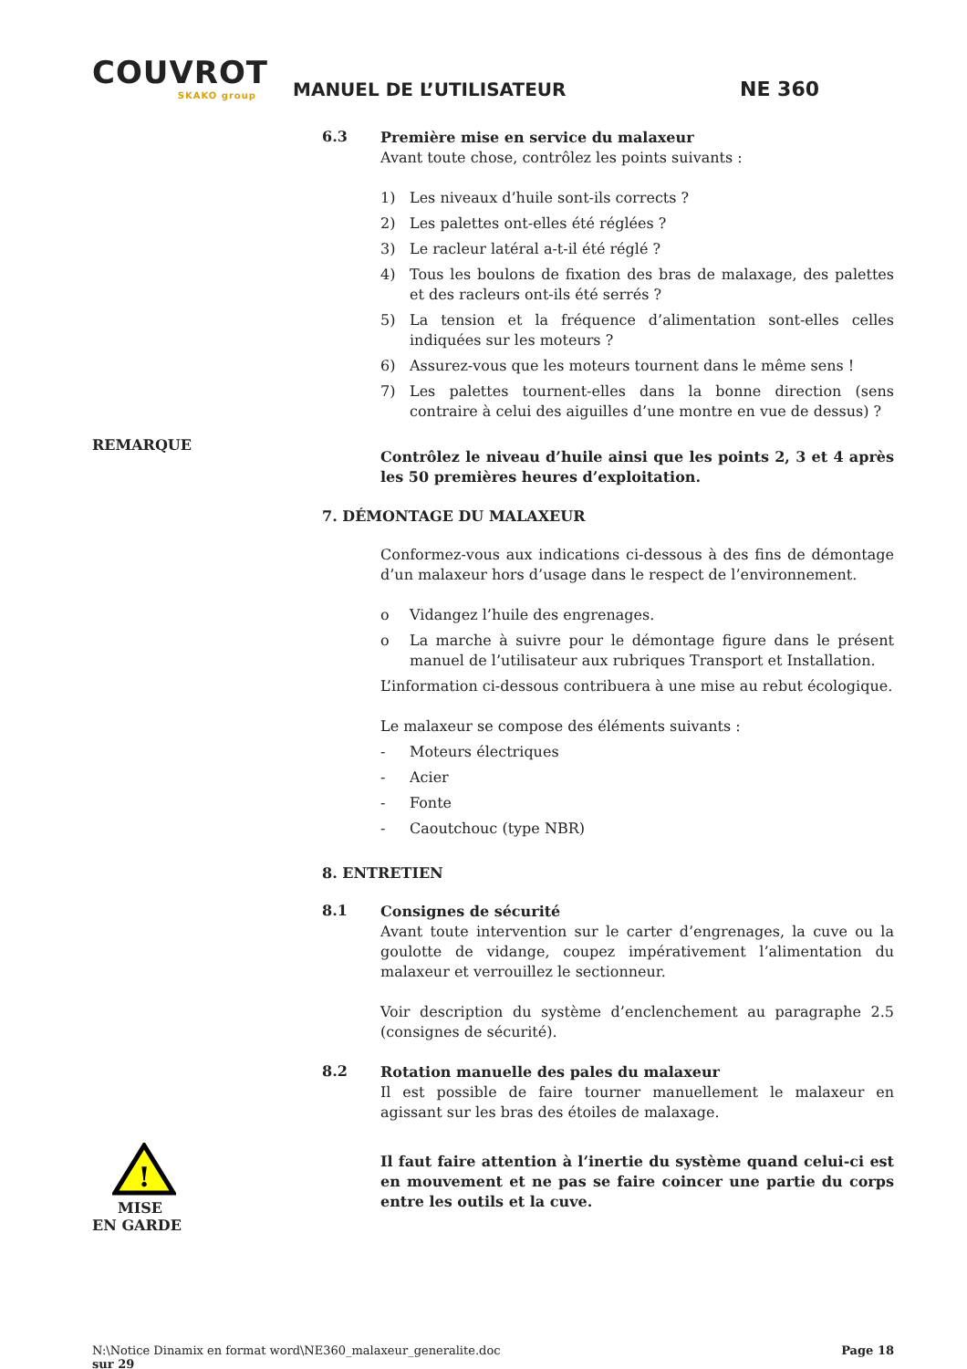COUVROT
SKAKO group
MANUEL DE L’UTILISATEUR
NE 360
6.3
Première mise en service du malaxeur
Avant toute chose, contrôlez les points suivants :
1) Les niveaux d’huile sont-ils corrects ?
2) Les palettes ont-elles été réglées ?
3) Le racleur latéral a-t-il été réglé ?
4) Tous les boulons de fixation des bras de malaxage, des palettes et des racleurs ont-ils été serrés ?
5) La tension et la fréquence d’alimentation sont-elles celles indiquées sur les moteurs ?
6) Assurez-vous que les moteurs tournent dans le même sens !
7) Les palettes tournent-elles dans la bonne direction (sens contraire à celui des aiguilles d’une montre en vue de dessus) ?
REMARQUE
Contrôlez le niveau d’huile ainsi que les points 2, 3 et 4 après les 50 premières heures d’exploitation.
7. DÉMONTAGE DU MALAXEUR
Conformez-vous aux indications ci-dessous à des fins de démontage d’un malaxeur hors d’usage dans le respect de l’environnement.
o Vidangez l’huile des engrenages.
o La marche à suivre pour le démontage figure dans le présent manuel de l’utilisateur aux rubriques Transport et Installation.
L’information ci-dessous contribuera à une mise au rebut écologique.
Le malaxeur se compose des éléments suivants :
- Moteurs électriques
- Acier
- Fonte
- Caoutchouc (type NBR)
8. ENTRETIEN
8.1
Consignes de sécurité
Avant toute intervention sur le carter d’engrenages, la cuve ou la goulotte de vidange, coupez impérativement l’alimentation du malaxeur et verrouillez le sectionneur.
Voir description du système d’enclenchement au paragraphe 2.5 (consignes de sécurité).
8.2
Rotation manuelle des pales du malaxeur
Il est possible de faire tourner manuellement le malaxeur en agissant sur les bras des étoiles de malaxage.
!
MISE
EN GARDE
Il faut faire attention à l’inertie du système quand celui-ci est en mouvement et ne pas se faire coincer une partie du corps entre les outils et la cuve.
N:\Notice Dinamix en format word\NE360_malaxeur_generalite.doc
sur 29
Page 18